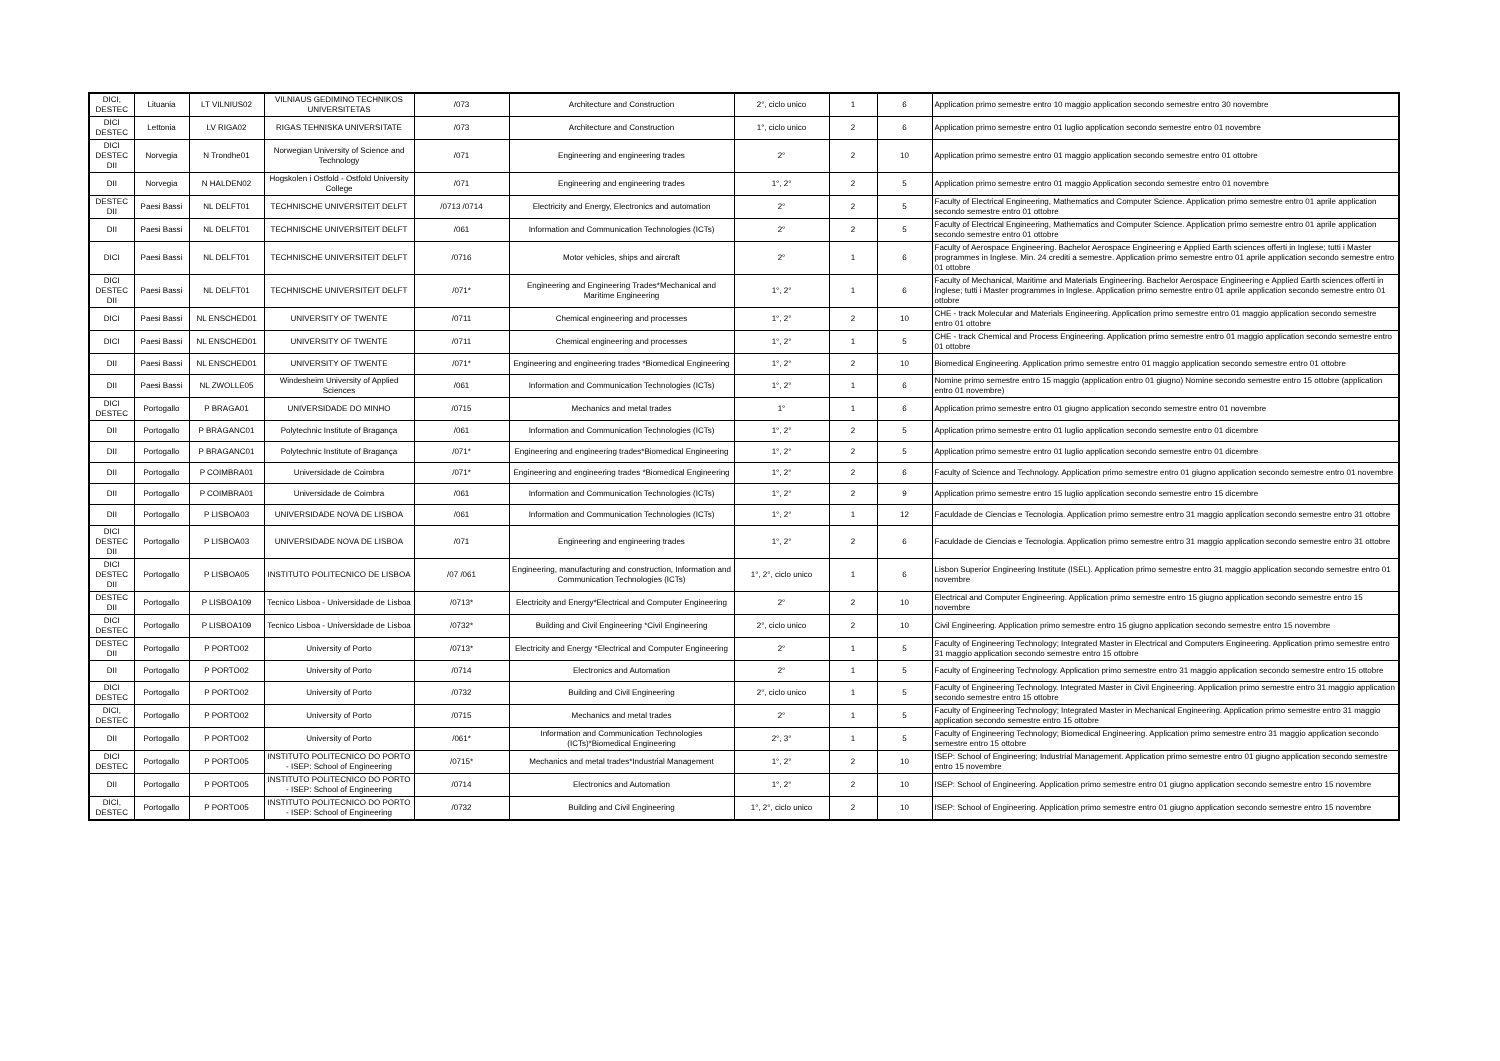| DICI, DESTEC | Lituania | LT VILNIUS02 | VILNIAUS GEDIMINO TECHNIKOS UNIVERSITETAS | /073 | Architecture and Construction | 2°, ciclo unico | 1 | 6 | Application primo semestre entro 10 maggio application secondo semestre entro 30 novembre |
| DICI DESTEC | Lettonia | LV RIGA02 | RIGAS TEHNISKA UNIVERSITATE | /073 | Architecture and Construction | 1°, ciclo unico | 2 | 6 | Application primo semestre entro 01 luglio application secondo semestre entro 01 novembre |
| DICI DESTEC DII | Norvegia | N Trondhe01 | Norwegian University of Science and Technology | /071 | Engineering and engineering trades | 2° | 2 | 10 | Application primo semestre entro 01 maggio application secondo semestre entro 01 ottobre |
| DII | Norvegia | N HALDEN02 | Hogskolen i Ostfold - Ostfold University College | /071 | Engineering and engineering trades | 1°, 2° | 2 | 5 | Application primo semestre entro 01 maggio Application secondo semestre entro 01 novembre |
| DESTEC DII | Paesi Bassi | NL DELFT01 | TECHNISCHE UNIVERSITEIT DELFT | /0713 /0714 | Electricity and Energy, Electronics and automation | 2° | 2 | 5 | Faculty of Electrical Engineering, Mathematics and Computer Science. Application primo semestre entro 01 aprile application secondo semestre entro 01 ottobre |
| DII | Paesi Bassi | NL DELFT01 | TECHNISCHE UNIVERSITEIT DELFT | /061 | Information and Communication Technologies (ICTs) | 2° | 2 | 5 | Faculty of Electrical Engineering, Mathematics and Computer Science. Application primo semestre entro 01 aprile application secondo semestre entro 01 ottobre |
| DICI | Paesi Bassi | NL DELFT01 | TECHNISCHE UNIVERSITEIT DELFT | /0716 | Motor vehicles, ships and aircraft | 2° | 1 | 6 | Faculty of Aerospace Engineering. Bachelor Aerospace Engineering e Applied Earth sciences offerti in Inglese; tutti i Master programmes in Inglese. Min. 24 crediti a semestre. Application primo semestre entro 01 aprile application secondo semestre entro 01 ottobre |
| DICI DESTEC DII | Paesi Bassi | NL DELFT01 | TECHNISCHE UNIVERSITEIT DELFT | /071* | Engineering and Engineering Trades*Mechanical and Maritime Engineering | 1°, 2° | 1 | 6 | Faculty of Mechanical, Maritime and Materials Engineering. Bachelor Aerospace Engineering e Applied Earth sciences offerti in Inglese; tutti i Master programmes in Inglese. Application primo semestre entro 01 aprile application secondo semestre entro 01 ottobre |
| DICI | Paesi Bassi | NL ENSCHED01 | UNIVERSITY OF TWENTE | /0711 | Chemical engineering and processes | 1°, 2° | 2 | 10 | CHE - track Molecular and Materials Engineering. Application primo semestre entro 01 maggio application secondo semestre entro 01 ottobre |
| DICI | Paesi Bassi | NL ENSCHED01 | UNIVERSITY OF TWENTE | /0711 | Chemical engineering and processes | 1°, 2° | 1 | 5 | CHE - track Chemical and Process Engineering. Application primo semestre entro 01 maggio application secondo semestre entro 01 ottobre |
| DII | Paesi Bassi | NL ENSCHED01 | UNIVERSITY OF TWENTE | /071* | Engineering and engineering trades *Biomedical Engineering | 1°, 2° | 2 | 10 | Biomedical Engineering. Application primo semestre entro 01 maggio application secondo semestre entro 01 ottobre |
| DII | Paesi Bassi | NL ZWOLLE05 | Windesheim University of Applied Sciences | /061 | Information and Communication Technologies (ICTs) | 1°, 2° | 1 | 6 | Nomine primo semestre entro 15 maggio (application entro 01 giugno) Nomine secondo semestre entro 15 ottobre (application entro 01 novembre) |
| DICI DESTEC | Portogallo | P BRAGA01 | UNIVERSIDADE DO MINHO | /0715 | Mechanics and metal trades | 1° | 1 | 6 | Application primo semestre entro 01 giugno application secondo semestre entro 01 novembre |
| DII | Portogallo | P BRAGANC01 | Polytechnic Institute of Bragança | /061 | Information and Communication Technologies (ICTs) | 1°, 2° | 2 | 5 | Application primo semestre entro 01 luglio application secondo semestre entro 01 dicembre |
| DII | Portogallo | P BRAGANC01 | Polytechnic Institute of Bragança | /071* | Engineering and engineering trades*Biomedical Engineering | 1°, 2° | 2 | 5 | Application primo semestre entro 01 luglio application secondo semestre entro 01 dicembre |
| DII | Portogallo | P COIMBRA01 | Universidade de Coimbra | /071* | Engineering and engineering trades *Biomedical Engineering | 1°, 2° | 2 | 6 | Faculty of Science and Technology. Application primo semestre entro 01 giugno application secondo semestre entro 01 novembre |
| DII | Portogallo | P COIMBRA01 | Universidade de Coimbra | /061 | Information and Communication Technologies (ICTs) | 1°, 2° | 2 | 9 | Application primo semestre entro 15 luglio application secondo semestre entro 15 dicembre |
| DII | Portogallo | P LISBOA03 | UNIVERSIDADE NOVA DE LISBOA | /061 | Information and Communication Technologies (ICTs) | 1°, 2° | 1 | 12 | Faculdade de Ciencias e Tecnologia. Application primo semestre entro 31 maggio application secondo semestre entro 31 ottobre |
| DICI DESTEC DII | Portogallo | P LISBOA03 | UNIVERSIDADE NOVA DE LISBOA | /071 | Engineering and engineering trades | 1°, 2° | 2 | 6 | Faculdade de Ciencias e Tecnologia. Application primo semestre entro 31 maggio application secondo semestre entro 31 ottobre |
| DICI DESTEC DII | Portogallo | P LISBOA05 | INSTITUTO POLITECNICO DE LISBOA | /07 /061 | Engineering, manufacturing and construction, Information and Communication Technologies (ICTs) | 1°, 2°, ciclo unico | 1 | 6 | Lisbon Superior Engineering Institute (ISEL). Application primo semestre entro 31 maggio application secondo semestre entro 01 novembre |
| DESTEC DII | Portogallo | P LISBOA109 | Tecnico Lisboa - Universidade de Lisboa | /0713* | Electricity and Energy*Electrical and Computer Engineering | 2° | 2 | 10 | Electrical and Computer Engineering. Application primo semestre entro 15 giugno application secondo semestre entro 15 novembre |
| DICI DESTEC | Portogallo | P LISBOA109 | Tecnico Lisboa - Universidade de Lisboa | /0732* | Building and Civil Engineering *Civil Engineering | 2°, ciclo unico | 2 | 10 | Civil Engineering. Application primo semestre entro 15 giugno application secondo semestre entro 15 novembre |
| DESTEC DII | Portogallo | P PORTO02 | University of Porto | /0713* | Electricity and Energy *Electrical and Computer Engineering | 2° | 1 | 5 | Faculty of Engineering Technology; Integrated Master in Electrical and Computers Engineering. Application primo semestre entro 31 maggio application secondo semestre entro 15 ottobre |
| DII | Portogallo | P PORTO02 | University of Porto | /0714 | Electronics and Automation | 2° | 1 | 5 | Faculty of Engineering Technology. Application primo semestre entro 31 maggio application secondo semestre entro 15 ottobre |
| DICI DESTEC | Portogallo | P PORTO02 | University of Porto | /0732 | Building and Civil Engineering | 2°, ciclo unico | 1 | 5 | Faculty of Engineering Technology. Integrated Master in Civil Engineering. Application primo semestre entro 31 maggio application secondo semestre entro 15 ottobre |
| DICI, DESTEC | Portogallo | P PORTO02 | University of Porto | /0715 | Mechanics and metal trades | 2° | 1 | 5 | Faculty of Engineering Technology; Integrated Master in Mechanical Engineering. Application primo semestre entro 31 maggio application secondo semestre entro 15 ottobre |
| DII | Portogallo | P PORTO02 | University of Porto | /061* | Information and Communication Technologies (ICTs)*Biomedical Engineering | 2°, 3° | 1 | 5 | Faculty of Engineering Technology; Biomedical Engineering. Application primo semestre entro 31 maggio application secondo semestre entro 15 ottobre |
| DICI DESTEC | Portogallo | P PORTO05 | INSTITUTO POLITECNICO DO PORTO - ISEP: School of Engineering | /0715* | Mechanics and metal trades*Industrial Management | 1°, 2° | 2 | 10 | ISEP: School of Engineering; Industrial Management. Application primo semestre entro 01 giugno application secondo semestre entro 15 novembre |
| DII | Portogallo | P PORTO05 | INSTITUTO POLITECNICO DO PORTO - ISEP: School of Engineering | /0714 | Electronics and Automation | 1°, 2° | 2 | 10 | ISEP: School of Engineering. Application primo semestre entro 01 giugno application secondo semestre entro 15 novembre |
| DICI, DESTEC | Portogallo | P PORTO05 | INSTITUTO POLITECNICO DO PORTO - ISEP: School of Engineering | /0732 | Building and Civil Engineering | 1°, 2°, ciclo unico | 2 | 10 | ISEP: School of Engineering. Application primo semestre entro 01 giugno application secondo semestre entro 15 novembre |